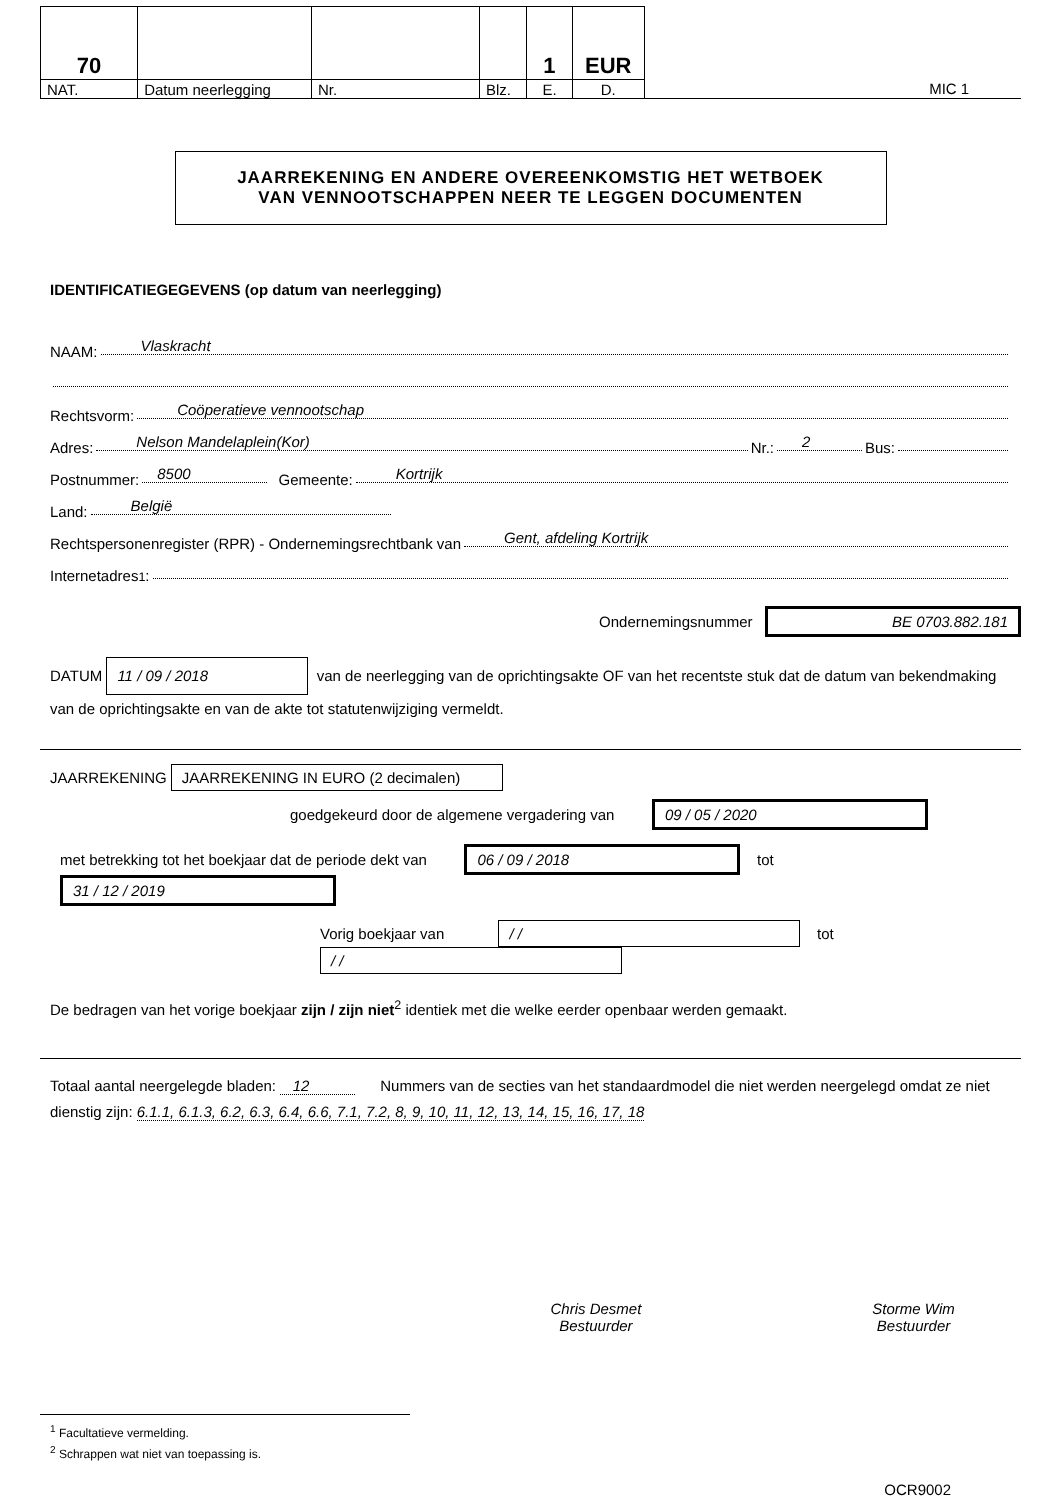| 70 | | | | 1 | EUR | |
| NAT. | Datum neerlegging | Nr. | Blz. | E. | D. | MIC 1 |
JAARREKENING EN ANDERE OVEREENKOMSTIG HET WETBOEK
VAN VENNOOTSCHAPPEN NEER TE LEGGEN DOCUMENTEN
IDENTIFICATIEGEGEVENS (op datum van neerlegging)
NAAM: Vlaskracht
Rechtsvorm: Coöperatieve vennootschap
Adres: Nelson Mandelaplein(Kor) Nr.: 2 Bus:
Postnummer: 8500 Gemeente: Kortrijk
Land: België
Rechtspersonenregister (RPR) - Ondernemingsrechtbank van Gent, afdeling Kortrijk
Internetadres<sup>1</sup>:
Ondernemingsnummer BE 0703.882.181
DATUM 11 / 09 / 2018 van de neerlegging van de oprichtingsakte OF van het recentste stuk dat de datum van bekendmaking van de oprichtingsakte en van de akte tot statutenwijziging vermeldt.
JAARREKENING JAARREKENING IN EURO (2 decimalen)
goedgekeurd door de algemene vergadering van 09 / 05 / 2020
met betrekking tot het boekjaar dat de periode dekt van 06 / 09 / 2018 tot 31 / 12 / 2019
Vorig boekjaar van / / tot / /
De bedragen van het vorige boekjaar zijn / zijn niet<sup>2</sup> identiek met die welke eerder openbaar werden gemaakt.
Totaal aantal neergelegde bladen: 12 Nummers van de secties van het standaardmodel die niet werden neergelegd omdat ze niet dienstig zijn: 6.1.1, 6.1.3, 6.2, 6.3, 6.4, 6.6, 7.1, 7.2, 8, 9, 10, 11, 12, 13, 14, 15, 16, 17, 18
Chris Desmet
Bestuurder
Storme Wim
Bestuurder
<sup>1</sup> Facultatieve vermelding.
<sup>2</sup> Schrappen wat niet van toepassing is.
OCR9002